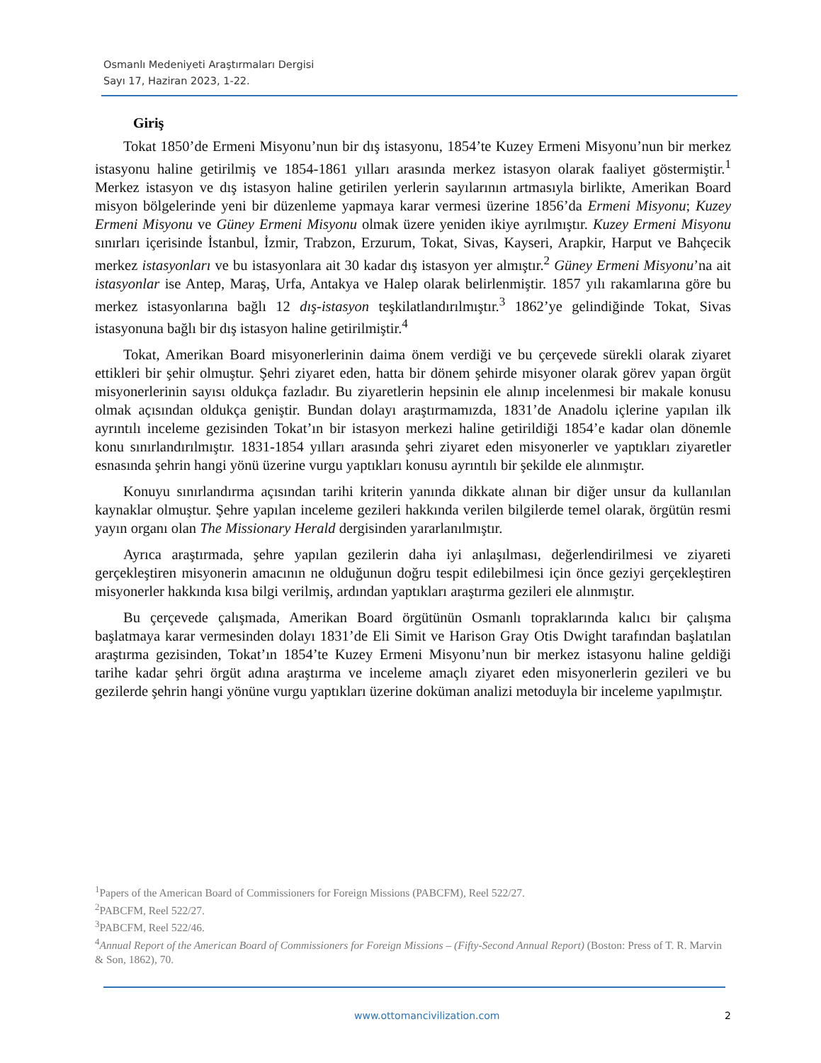Osmanlı Medeniyeti Araştırmaları Dergisi
Sayı 17, Haziran 2023, 1-22.
Giriş
Tokat 1850’de Ermeni Misyonu’nun bir dış istasyonu, 1854’te Kuzey Ermeni Misyonu’nun bir merkez istasyonu haline getirilmiş ve 1854-1861 yılları arasında merkez istasyon olarak faaliyet göstermiştir.<sup>1</sup> Merkez istasyon ve dış istasyon haline getirilen yerlerin sayılarının artmasıyla birlikte, Amerikan Board misyon bölgelerinde yeni bir düzenleme yapmaya karar vermesi üzerine 1856’da Ermeni Misyonu; Kuzey Ermeni Misyonu ve Güney Ermeni Misyonu olmak üzere yeniden ikiye ayrılmıştır. Kuzey Ermeni Misyonu sınırları içerisinde İstanbul, İzmir, Trabzon, Erzurum, Tokat, Sivas, Kayseri, Arapkir, Harput ve Bahçecik merkez istasyonları ve bu istasyonlara ait 30 kadar dış istasyon yer almıştır.<sup>2</sup> Güney Ermeni Misyonu’na ait istasyonlar ise Antep, Maraş, Urfa, Antakya ve Halep olarak belirlenmiştir. 1857 yılı rakamlarına göre bu merkez istasyonlarına bağlı 12 dış-istasyon teşkilatlandırılmıştır.<sup>3</sup> 1862’ye gelindiğinde Tokat, Sivas istasyonuna bağlı bir dış istasyon haline getirilmiştir.<sup>4</sup>
Tokat, Amerikan Board misyonerlerinin daima önem verdiği ve bu çerçevede sürekli olarak ziyaret ettikleri bir şehir olmuştur. Şehri ziyaret eden, hatta bir dönem şehirde misyoner olarak görev yapan örgüt misyonerlerinin sayısı oldukça fazladır. Bu ziyaretlerin hepsinin ele alınıp incelenmesi bir makale konusu olmak açısından oldukça geniştir. Bundan dolayı araştırmamızda, 1831’de Anadolu içlerine yapılan ilk ayrıntılı inceleme gezisinden Tokat’ın bir istasyon merkezi haline getirildiği 1854’e kadar olan dönemle konu sınırlandırılmıştır. 1831-1854 yılları arasında şehri ziyaret eden misyonerler ve yaptıkları ziyaretler esnasında şehrin hangi yönü üzerine vurgu yaptıkları konusu ayrıntılı bir şekilde ele alınmıştır.
Konuyu sınırlandırma açısından tarihi kriterin yanında dikkate alınan bir diğer unsur da kullanılan kaynaklar olmuştur. Şehre yapılan inceleme gezileri hakkında verilen bilgilerde temel olarak, örgütün resmi yayın organı olan The Missionary Herald dergisinden yararlanılmıştır.
Ayrıca araştırmada, şehre yapılan gezilerin daha iyi anlaşılması, değerlendirilmesi ve ziyareti gerçekleştiren misyonerin amacının ne olduğunun doğru tespit edilebilmesi için önce geziyi gerçekleştiren misyonerler hakkında kısa bilgi verilmiş, ardından yaptıkları araştırma gezileri ele alınmıştır.
Bu çerçevede çalışmada, Amerikan Board örgütünün Osmanlı topraklarında kalıcı bir çalışma başlatmaya karar vermesinden dolayı 1831’de Eli Simit ve Harison Gray Otis Dwight tarafından başlatılan araştırma gezisinden, Tokat’ın 1854’te Kuzey Ermeni Misyonu’nun bir merkez istasyonu haline geldiği tarihe kadar şehri örgüt adına araştırma ve inceleme amaçlı ziyaret eden misyonerlerin gezileri ve bu gezilerde şehrin hangi yönüne vurgu yaptıkları üzerine doküman analizi metoduyla bir inceleme yapılmıştır.
<sup>1</sup> Papers of the American Board of Commissioners for Foreign Missions (PABCFM), Reel 522/27.
<sup>2</sup> PABCFM, Reel 522/27.
<sup>3</sup> PABCFM, Reel 522/46.
<sup>4</sup> Annual Report of the American Board of Commissioners for Foreign Missions – (Fifty-Second Annual Report) (Boston: Press of T. R. Marvin & Son, 1862), 70.
www.ottomancivilization.com 2